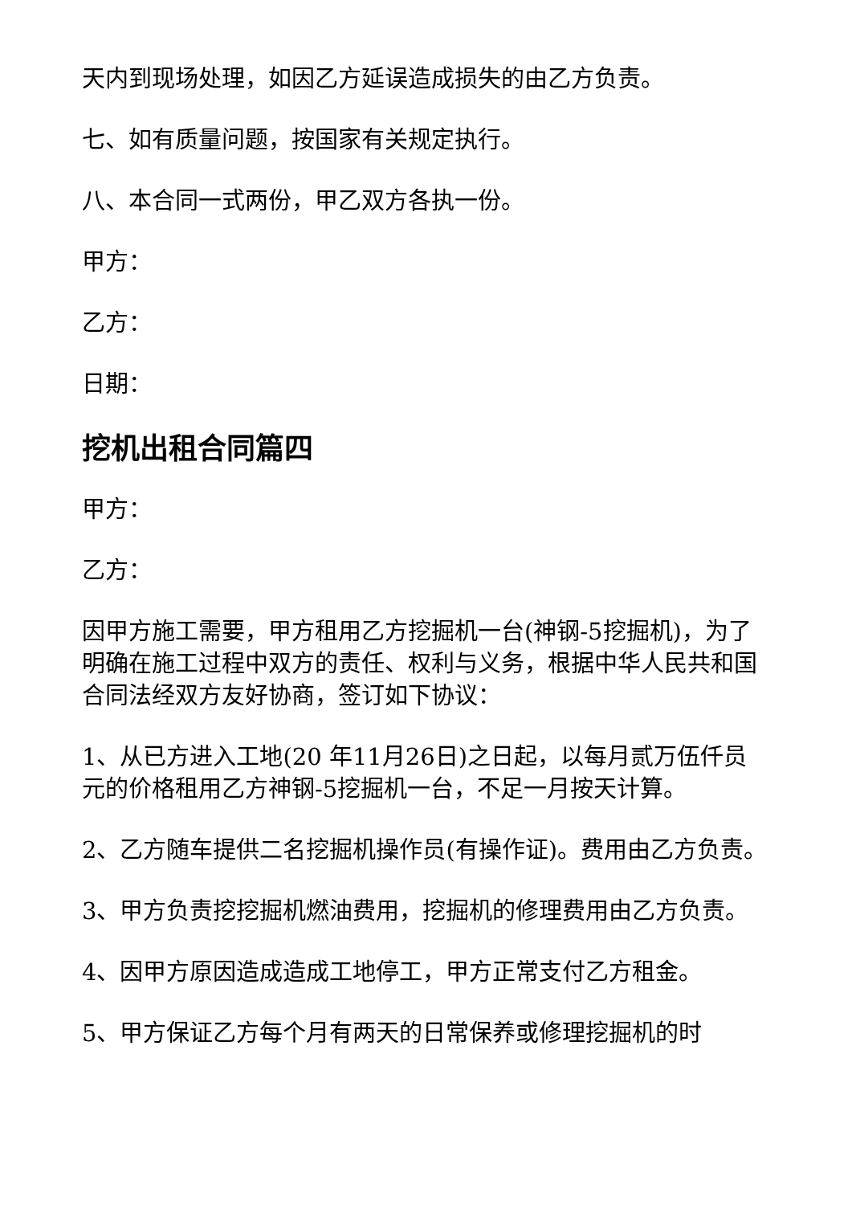天内到现场处理，如因乙方延误造成损失的由乙方负责。
七、如有质量问题，按国家有关规定执行。
八、本合同一式两份，甲乙双方各执一份。
甲方：
乙方：
日期：
挖机出租合同篇四
甲方：
乙方：
因甲方施工需要，甲方租用乙方挖掘机一台(神钢-5挖掘机)，为了明确在施工过程中双方的责任、权利与义务，根据中华人民共和国合同法经双方友好协商，签订如下协议：
1、从已方进入工地(20 年11月26日)之日起，以每月贰万伍仟员 元的价格租用乙方神钢-5挖掘机一台，不足一月按天计算。
2、乙方随车提供二名挖掘机操作员(有操作证)。费用由乙方负责。
3、甲方负责挖挖掘机燃油费用，挖掘机的修理费用由乙方负责。
4、因甲方原因造成造成工地停工，甲方正常支付乙方租金。
5、甲方保证乙方每个月有两天的日常保养或修理挖掘机的时